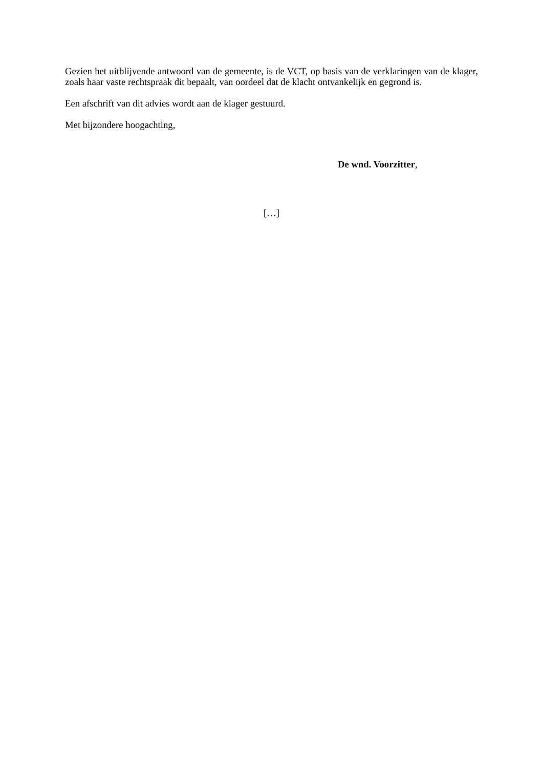Gezien het uitblijvende antwoord van de gemeente, is de VCT, op basis van de verklaringen van de klager, zoals haar vaste rechtspraak dit bepaalt, van oordeel dat de klacht ontvankelijk en gegrond is.
Een afschrift van dit advies wordt aan de klager gestuurd.
Met bijzondere hoogachting,
De wnd. Voorzitter,
[…]